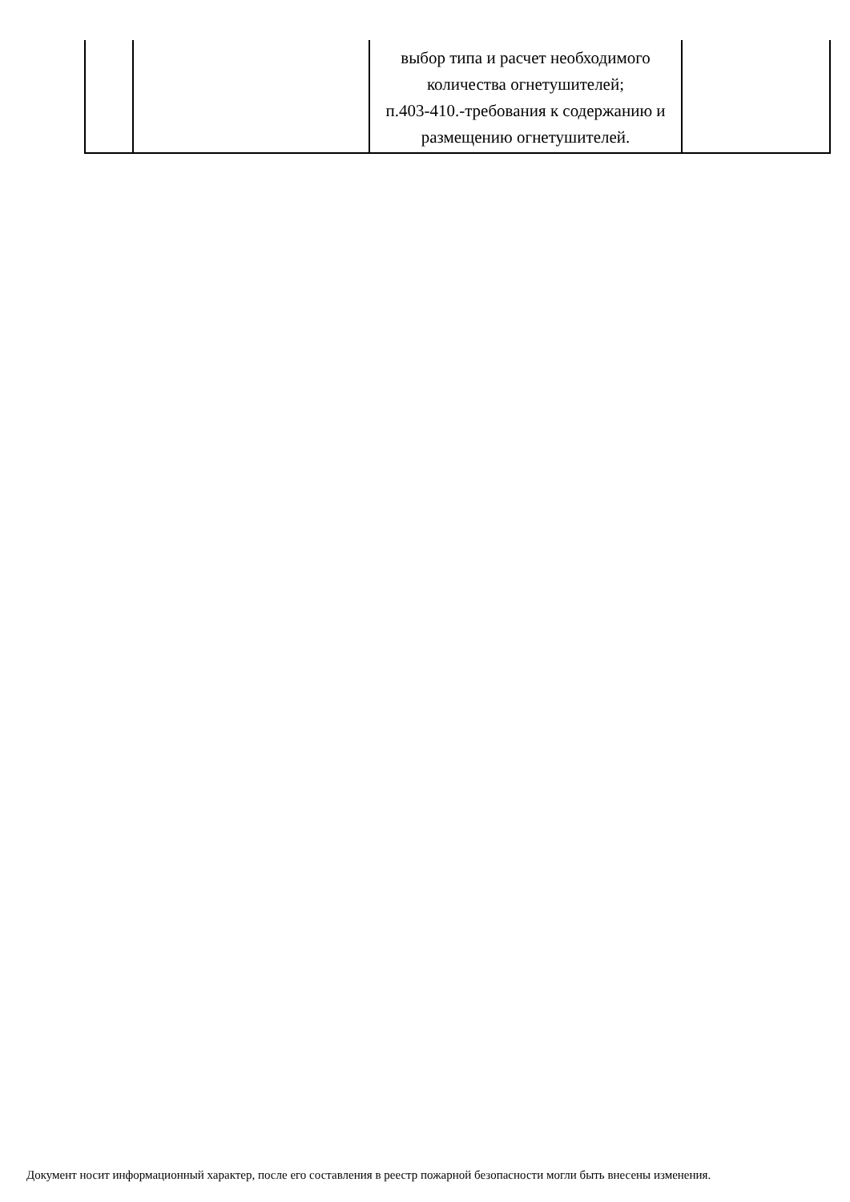| | | выбор типа и расчет необходимого количества огнетушителей; п.403-410.-требования к содержанию и размещению огнетушителей. | |
Документ носит информационный характер, после его составления в реестр пожарной безопасности могли быть внесены изменения.